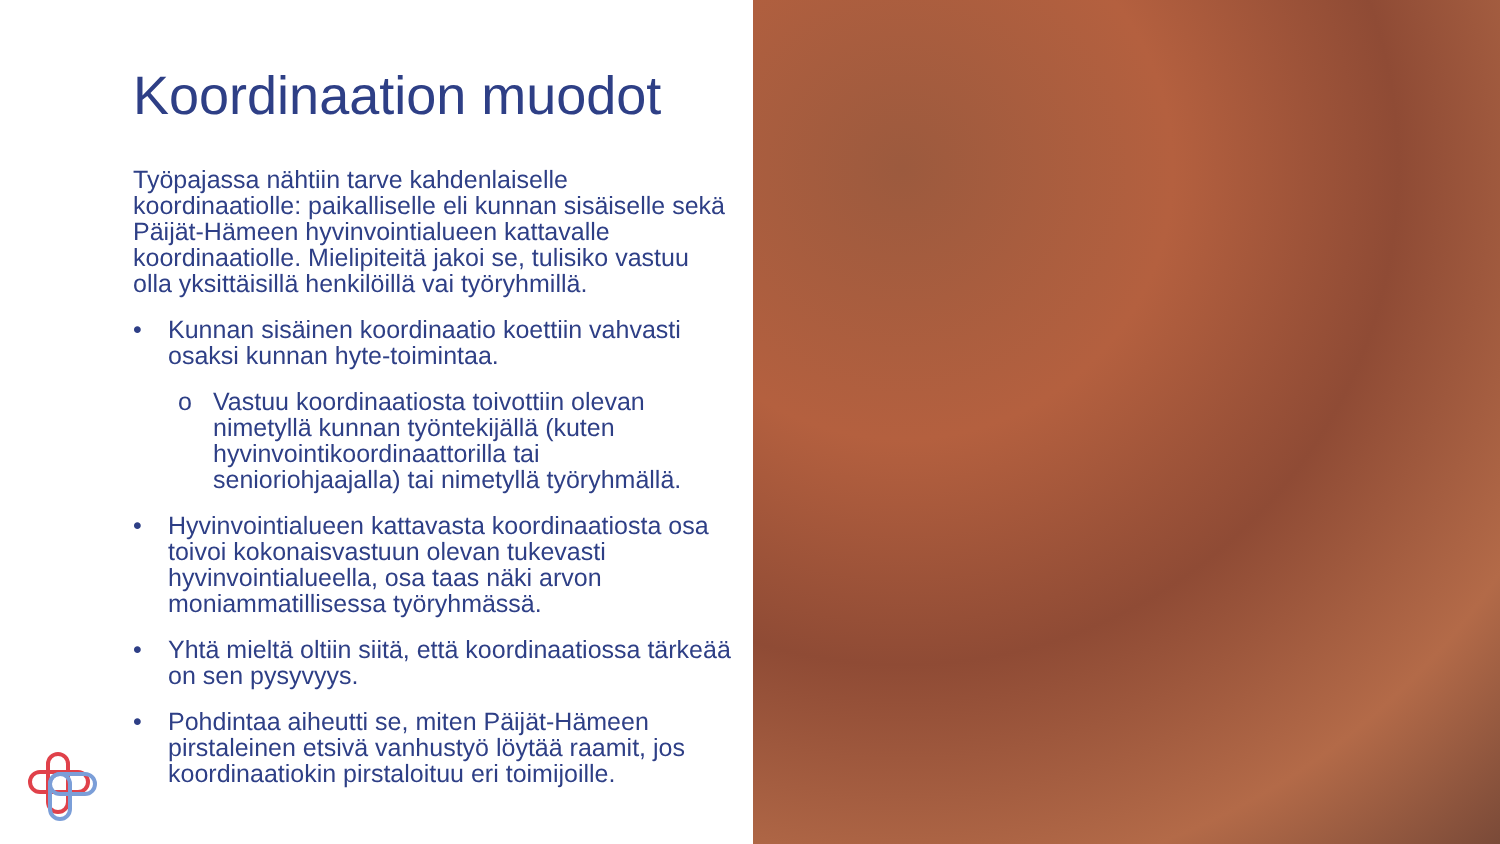Koordinaation muodot
Työpajassa nähtiin tarve kahdenlaiselle koordinaatiolle: paikalliselle eli kunnan sisäiselle sekä Päijät-Hämeen hyvinvointialueen kattavalle koordinaatiolle. Mielipiteitä jakoi se, tulisiko vastuu olla yksittäisillä henkilöillä vai työryhmillä.
• Kunnan sisäinen koordinaatio koettiin vahvasti osaksi kunnan hyte-toimintaa.
o Vastuu koordinaatiosta toivottiin olevan nimetyllä kunnan työntekijällä (kuten hyvinvointikoordinaattorilla tai senioriohjaajalla) tai nimetyllä työryhmällä.
• Hyvinvointialueen kattavasta koordinaatiosta osa toivoi kokonaisvastuun olevan tukevasti hyvinvointialueella, osa taas näki arvon moniammatillisessa työryhmässä.
• Yhtä mieltä oltiin siitä, että koordinaatiossa tärkeää on sen pysyvyys.
• Pohdintaa aiheutti se, miten Päijät-Hämeen pirstaleinen etsivä vanhustyö löytää raamit, jos koordinaatiokin pirstaloituu eri toimijoille.